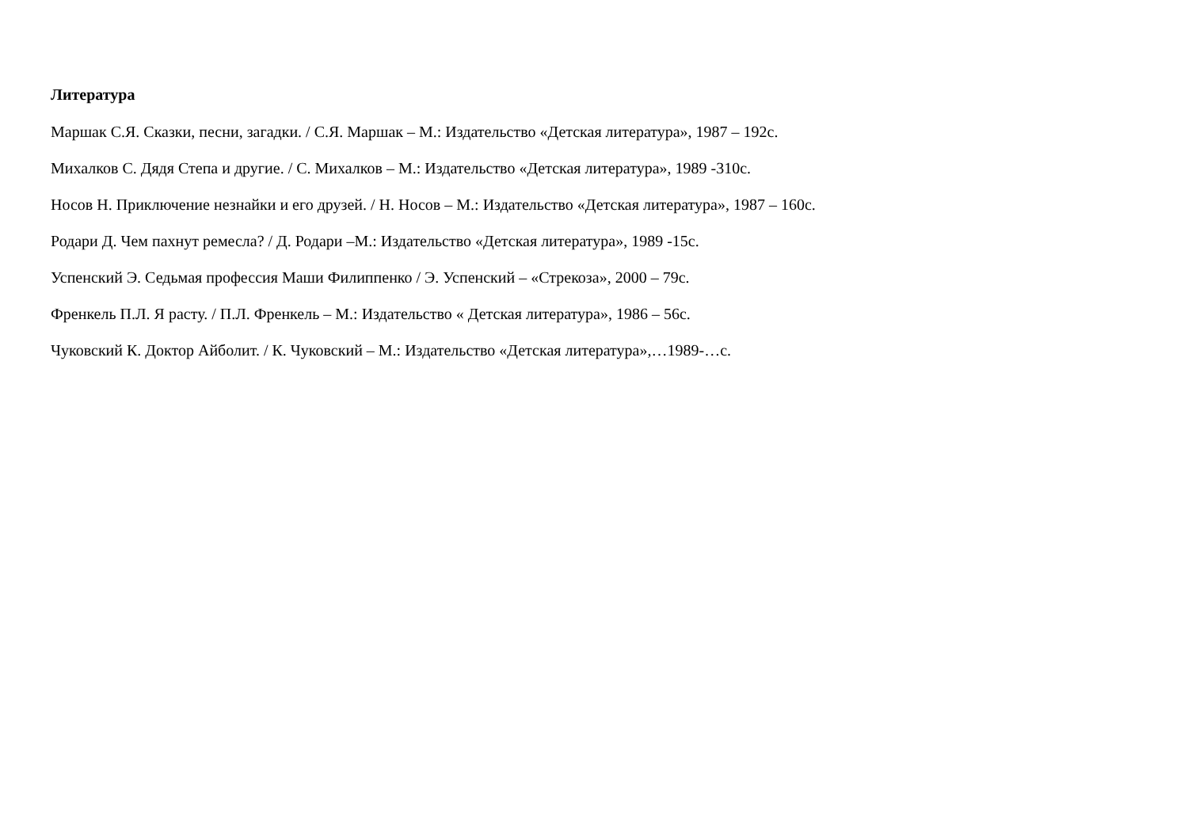Литература
Маршак С.Я. Сказки, песни, загадки. / С.Я. Маршак – М.: Издательство «Детская литература», 1987 – 192с.
Михалков С. Дядя Степа и другие. / С. Михалков – М.: Издательство «Детская литература», 1989 -310с.
Носов Н. Приключение незнайки и его друзей. / Н. Носов – М.: Издательство «Детская литература», 1987 – 160с.
Родари Д. Чем пахнут ремесла? / Д. Родари –М.: Издательство «Детская литература», 1989 -15с.
Успенский Э. Седьмая профессия Маши Филиппенко / Э. Успенский – «Стрекоза», 2000 – 79с.
Френкель П.Л. Я расту. / П.Л. Френкель – М.: Издательство « Детская литература», 1986 – 56с.
Чуковский К. Доктор Айболит. / К. Чуковский – М.: Издательство «Детская литература»,…1989-…с.